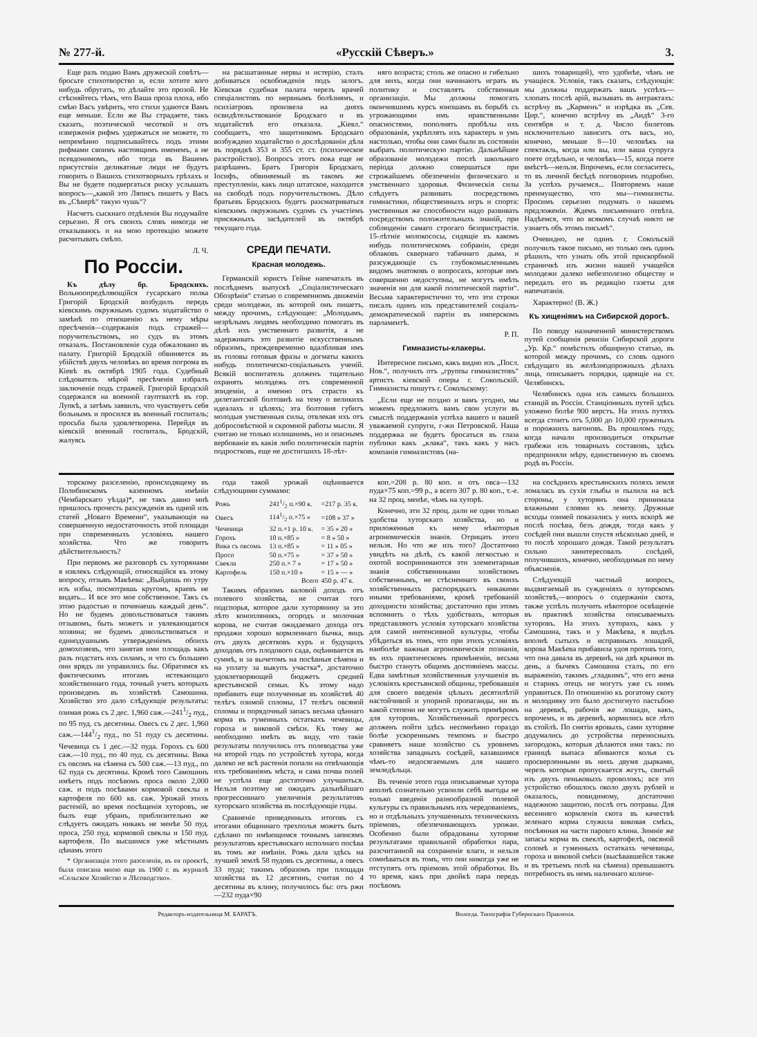№ 277-й. «Русскій Сѣверъ.» 3.
Еще разъ подаю Вамъ дружескій совѣтъ—бросьте стихотворство и, если хотите кого нибудь обругать, то дѣлайте это прозой. Не стѣсняйтесь тѣмъ, что Ваша проза плоха, ибо смѣю Васъ увѣрить, что стихи удаются Вамъ еще меньше. Если же Вы страдаете, такъ сказать, поэтической чесоткой и отъ изверженія рифмъ удержаться не можете, то непремѣнно подписывайтесь подъ этими рифмами своимъ настоящимъ именемъ, а не псевдонимомъ, ибо тогда въ Вашемъ присутствіи деликатные люди не будутъ говорить о Вашихъ стихотворныхъ грѣхахъ и Вы не будете подвергаться риску услышать вопросъ—„какой это Ляписъ пишетъ у Васъ въ „Сѣверѣ“ такую чушь“?
Насчетъ сыскнаго отдѣленія Вы подумайте серьезно. Я отъ своихъ словъ никогда не отказываюсь и на мою протекцію можете расчитывать смѣло.
Л. Ч.
По Россіи.
Къ дѣлу бр. Бродскихъ. Вольноопредѣляющійся гусарскаго полка Григорій Бродскій возбудилъ передъ кіевскимъ окружнымъ судомъ ходатайство о замѣнѣ по отношенію къ нему мѣры пресѣченія—содержанія подъ стражей—поручительствомъ, но судъ въ этомъ отказалъ. Постановленіе суда обжаловано въ палату. Григорій Бродскій обвиняется въ убійствѣ двухъ человѣкъ во время погрома въ Кіевѣ въ октябрѣ 1905 года. Судебный слѣдователь мѣрой пресѣченія избралъ заключеніе подъ стражей. Григорій Бродскій содержался на военной гауптвахтѣ въ гор. Лупкѣ, а затѣмъ заявилъ, что чувствуетъ себя больнымъ и просился въ военный госпиталь; просьба была удовлетворена. Перейдя въ кіевскій военный госпиталь, Бродскій, жалуясь
на расшатанные нервы и истерію, сталъ добиваться освобожденія подъ залогъ. Кіевская судебная палата черезъ врачей спеціалистовъ по нервнымъ болѣзнямъ, и психіатровъ произвела на дняхъ освидѣтельствованіе Бродскаго и въ ходатайствѣ его отказала. „Кіевл.“ сообщаетъ, что защитникомъ Бродскаго возбуждено ходатайство о дослѣдованіи дѣла въ порядкѣ 353 и 355 ст. ст. (психическое разстройство). Вопросъ этотъ пока еще не разрѣшенъ. Братъ Григорія Бродскаго, Іосифъ, обвиняемый въ такомъ же преступленіи, какъ лицо штатское, находится на свободѣ подъ поручительствомъ. Дѣло братьевъ Бродскихъ будетъ разсматриваться кіевскимъ окружнымъ судомъ съ участіемъ присяжныхъ засѣдателей въ октябрѣ текущаго года.
СРЕДИ ПЕЧАТИ.
Красная молодежь.
Германскій юристъ Гейне напечаталъ въ послѣднемъ выпускѣ „Соціалистическаго Обозрѣнія“ статью о современномъ движеніи среди молодежи, въ которой онъ пишетъ, между прочимъ, слѣдующее: „Молодымъ, незрѣлымъ людямъ необходимо помогать въ дѣлѣ ихъ умственнаго развитія, а не задерживать это развитіе искусственнымъ образомъ, преждевременно вдалбливая имъ въ головы готовыя фразы и догматы какихъ нибудь политическо-соціальныхъ ученій. Всякій воспитатель долженъ тщательно охранять молодежь отъ современной эпидеміи, а именно отъ страсти къ дилетантской болтовнѣ на тему о великихъ идеалахъ и цѣляхъ; эта болтовня губитъ молодыя умственныя силы, отвлекая ихъ отъ добросовѣстной и скромной работы мысли. Я считаю не только излишнимъ, но и опаснымъ вербованіе въ какія либо политическія партіи подростковъ, еще не достигшихъ 18-лѣт-
няго возраста; столь же опасно и гибельно для нихъ, когда они начинаютъ играть въ политику и составлять собственныя организаціи. Мы должны помогать окончившимъ курсъ юношамъ въ борьбѣ съ угрожающими имъ нравственными опасностями, пополнять пробѣлы ихъ образованія, укрѣплять ихъ характеръ и умъ настолько, чтобы они сами были въ состояніи выбрать политическую партію. Дальнѣйшее образованіе молодежи послѣ школьнаго періода должно совершаться при строжайшемъ обезпеченіи физическаго и умственнаго здоровья. Физическія силы слѣдуетъ развивать посредствомъ гимнастики, общественныхъ игръ и спорта: умственныя же способности надо развивать посредствомъ положительныхъ знаній, при соблюденіи самаго строгаго безпристрастія. 15-лѣтніе молокососы, сидящіе въ какомъ нибудь политическомъ собраніи, среди облаковъ сквернаго табачнаго дыма, и разсуждающіе съ глубокомысленнымъ видомъ знатоковъ о вопросахъ, которые имъ совершенно недоступны, не могутъ имѣть значенія ни для какой политической партіи“. Весьма характеристично то, что эти строки писалъ одинъ изъ представителей соціалъ-демократической партіи въ имперскомъ парламентѣ.
Р. П.
Гимназисты-клакеры.
Интересное письмо, какъ видно изъ „Посл. Нов.“, получилъ отъ „группы гимназистовъ“ артистъ кіевской оперы г. Сокольскій. Гимназисты пишутъ г. Сокольскому:
„Если еще не поздно и вамъ угодно, мы можемъ предложить вамъ свои услуги въ смыслѣ поддержанія успѣха вашего и вашей уважаемой супруги, г-жи Петровской. Наша поддержка не будетъ бросаться въ глаза публики какъ „клака“, такъ какъ у насъ компанія гимназистовъ (на-
шихъ товарищей), что удобнѣе, чѣмъ не учащіеся. Условія, такъ сказать, слѣдующія: мы должны поддержать вашъ успѣхъ—хлопать послѣ арій, вызывать въ антрактахъ: встрѣчу въ „Карменъ“ и изрѣдка въ „Сев. Цир.“, конечно встрѣчу въ „Аидѣ“ 3-го сентября и т. д. Число билетовъ исключительно зависитъ отъ васъ, но, конечно, меньше 8—10 человѣкъ на спектакль, когда или вы, или ваша супруга поете отдѣльно, и человѣкъ—15, когда поете вмѣстѣ—нельзя. Впрочемъ, если согласитесь, то въ личной бесѣдѣ поговоримъ подробно. За успѣхъ ручаемся... Повторяемъ наше преимущество, что мы—гимназисты. Просимъ серьезно подумать о нашемъ предложеніи. Ждемъ письменнаго отвѣта. Надѣемся, что во всякомъ случаѣ никто не узнаетъ объ этомъ письмѣ“.
Очевидно, не одинъ г. Сокольскій получилъ такое письмо, но только онъ одинъ рѣшилъ, что узнать объ этой прискорбной страничкѣ изъ жизни нашей учащейся молодежи далеко небезполезно обществу и передалъ его въ редакцію газеты для напечатанія.
Характерно! (В. Ж.)
Къ хищеніямъ на Сибирской дорогѣ.
По поводу назначенной министерствомъ путей сообщенія ревизіи Сибирской дороги „Ур. Кр.“ помѣстилъ обширную статью, въ которой между прочимъ, со словъ одного свѣдущаго въ желѣзнодорожныхъ дѣлахъ лица, описываетъ порядки, царящіе на ст. Челябинскъ.
Челябинскъ одна изъ самыхъ большихъ станцій въ Россіи. Станціонныхъ путей здѣсь уложено болѣе 900 верстъ. На этихъ путяхъ всегда стоитъ отъ 5,000 до 10,000 груженыхъ и порожнихъ вагоновъ. Въ прошломъ году, когда начали производиться открытые грабежи изъ товарныхъ составовъ, здѣсь предприняли мѣру, единственную въ своемъ родѣ въ Россіи.
торскому разселенію, происходящему въ Полибинскомъ казенномъ имѣніи (Чембарскаго уѣзда)*, не такъ давно мнѣ пришлось прочесть разсужденія въ одной изъ статей „Новаго Времени“, указывающія на совершенную недостаточность этой площади при современныхъ условіяхъ нашего хозяйства. Что же говоритъ дѣйствительность?
При первомъ же разговорѣ съ хуторянами я извлекъ слѣдующій, относящійся къ этому вопросу, отзывъ Макѣева: „Выйдешь по утру изъ избы, посмотришь кругомъ, краевъ не видать... И все это мое собственное. Такъ съ этою радостью и починаешь каждый день“. Но не будемъ довольствоваться такимъ отзывомъ, быть можетъ и увлекающагося хозяина; не будемъ довольствоваться и единодушнымъ утвержденіемъ обоихъ домохозяевъ, что занятая ими площадь какъ разъ подстать ихъ силамъ, и что съ большею они врядъ ли управились бы. Обратимся къ фактическимъ итогамъ истекающаго хозяйственнаго года, точный учетъ которыхъ произведенъ въ хозяйствѣ Самошина. Хозяйство это дало слѣдующіе результаты: озимая рожь съ 2 дес. 1,960 саж.—2411/2 пуд., по 95 пуд. съ десятины. Овесъ съ 2 дес. 1,960 саж.—1441/2 пуд., по 51 пуду съ десятины. Чечевица съ 1 дес.—32 пуда. Горохъ съ 600 саж.—10 пуд., по 40 пуд. съ десятины. Вика съ овсомъ на сѣмена съ 500 саж.—13 пуд., по 62 пуда съ десятины. Кромѣ того Самошинъ имѣетъ подъ посѣвомъ проса около 2,000 саж. и подъ посѣвами кормовой свеклы и картофеля по 600 кв. саж. Урожай этихъ растеній, во время посѣщенія хуторовъ, не былъ еще убранъ, приблизительно же слѣдуетъ ожидать никакъ не менѣе 50 пуд. проса, 250 пуд. кормовой свеклы и 150 пуд. картофеля. По высшимся уже мѣстнымъ цѣнамъ этого
* Организація этого разселенія, въ ея проектѣ, была описана мною еще въ 1900 г. въ журналѣ «Сельское Хозяйство и Лѣсоводство».
года такой урожай оцѣнивается слѣдующими суммами:
| Рожь | 2411/2 п.×90 к. | =217 р. 35 к. |
| Овесъ | 1141/2 п.×75 » | =108 » 37 » |
| Чечевица | 32 п.×1 р. 10 к. | = 35 » 20 » |
| Горохъ | 10 п.×85 » | = 8 » 50 » |
| Вика съ овсомъ | 13 п.×85 » | = 11 » 05 » |
| Просо | 50 п.×75 » | = 37 » 50 » |
| Свекла | 250 п.× 7 » | = 17 » 50 » |
| Картофель | 150 п.×10 » | = 15 » — » |
| Всего | | 450 р. 47 к. |
Такимъ образомъ валовой доходъ отъ полевого хозяйства, не считая того подспорья, которое дали хуторянину за это лѣто конопляникъ, огородъ и молочная корова, не считая ожидаемаго дохода отъ продажи хорошо кормленнаго бычка, яицъ отъ двухъ десятковъ куръ и будущихъ доходовъ отъ плодового сада, оцѣнивается въ суммѣ, и за вычетомъ на посѣвныя сѣмена и на уплату за выкупъ участка*, достаточно удовлетворяющей бюджетъ средней крестьянской семьи. Къ этому надо прибавить еще полученные въ хозяйствѣ 40 телѣгъ озимой соломы, 17 телѣгъ овсяной соломы и порядочный запасъ весьма цѣннаго корма въ гуменныхъ остаткахъ чечевицы, гороха и виковой смѣси. Къ тому же необходимо имѣть въ виду, что такіе результаты получились отъ полеводства уже на второй годъ по устройствѣ хутора, когда далеко не всѣ растенія попали на отвѣчающія ихъ требованіямъ мѣста, и сама почва полей не успѣла еще достаточно улучшиться. Нельзя поэтому не ожидать дальнѣйшаго прогрессивнаго увеличенія результатовъ хуторскаго хозяйства въ послѣдующіе годы.
Сравненіе приведенныхъ итоговъ съ итогами общиннаго трехполья можетъ быть сдѣлано по имѣющимся точнымъ записямъ результатовъ крестьянскаго исполнаго посѣва въ томъ же имѣніи. Рожь дала здѣсь на лучшей землѣ 58 пудовъ съ десятины, а овесъ 33 пуда; такимъ образомъ при площади хозяйства въ 12 десятинъ, считая по 4 десятины въ клину, получилось бы: отъ ржи—232 пуда×90
коп.=208 р. 80 коп. и отъ овса—132 пуда×75 коп.=99 р., а всего 307 р. 80 коп., т.-е. на 32 проц. менѣе, чѣмъ на хуторѣ.
Конечно, эти 32 проц. дали не одни только удобства хуторскаго хозяйства, но и приложенныя къ нему нѣкоторыя агрономическія знанія. Отрицать этого нельзя. Но что же изъ того? Достаточно увидѣть на дѣлѣ, съ какой легкостью и охотой воспринимаются эти элементарныя знанія собственниками хозяйствомъ собственнымъ, не стѣсненнаго въ своихъ хозяйственныхъ распорядкахъ никакими иными требованіями, кромѣ требованій доходности хозяйства; достаточно при этомъ вспомнить о тѣхъ удобствахъ, которыя представляютъ условія хуторскаго хозяйства для самой интенсивной культуры, чтобы убѣдиться въ томъ, что при этихъ условіяхъ наиболѣе важныя агрономическія познанія, въ ихъ практическомъ примѣненіи, весьма быстро станутъ общимъ достояніемъ массы. Едва замѣтныя хозяйственныя улучшенія въ условіяхъ крестьянской общины, требовавшія для своего введенія цѣлыхъ десятилѣтій настойчивой и упорной пропаганды, ни въ какой степени не могутъ служить примѣромъ для хуторовъ. Хозяйственный прогрессъ долженъ пойти здѣсь несомнѣнно гораздо болѣе ускореннымъ темпомъ и быстро сравняетъ наше хозяйство съ уровнемъ хозяйства западныхъ сосѣдей, казавшимся чѣмъ-то недосягаемымъ для нашего земледѣльца.
Въ теченіе этого года описываемые хутора вполнѣ сознательно усвоили себѣ выгоды не только введенія разнообразной полевой культуры съ правильнымъ ихъ чередованіемъ, но и отдѣльныхъ улучшенныхъ техническихъ пріемовъ, обезпечивающихъ урожаи. Особенно были обрадованы хуторяне результатами правильной обработки пара, разсчитанной на сохраненіе влаги, и нельзя сомнѣваться въ томъ, что они никогда уже не отступятъ отъ пріемовъ этой обработки. Въ то время, какъ при двойкѣ пара передъ посѣвомъ
на сосѣднихъ крестьянскихъ поляхъ земля ломалась въ сухія глыбы и пылила на всѣ стороны, у хуторянъ она принимала влажными слоями къ лемеху. Дружные всходы озимей показались у нихъ вскорѣ же послѣ посѣва, безъ дождя, тогда какъ у сосѣдей они вышли спустя нѣсколько дней, и то послѣ хорошаго дождя. Такой результатъ сильно заинтересовалъ сосѣдей, получившихъ, конечно, необходимыя по нему объясненія.
Слѣдующій частный вопросъ, выдвигаемый въ сужденіяхъ о хуторскомъ хозяйствѣ,—вопросъ о содержаніи скота, также успѣлъ получить нѣкоторое освѣщеніе въ практикѣ хозяйства описываемыхъ хуторовъ. На этихъ хуторахъ, какъ у Самошина, такъ и у Макѣева, я видѣлъ вполнѣ сытыхъ и исправныхъ лошадей, корова Макѣева прибавила удоя противъ того, что она давала въ деревнѣ, на двѣ крынки въ день, а бычекъ Самошина сталъ, по его выраженію, такимъ „гладкимъ“, что его жена и старикъ отецъ не могутъ уже съ нимъ управиться. По отношенію къ рогатому скоту и молодняку это было достигнуто пастьбою на деревкѣ, рабочія же лошади, какъ, впрочемъ, и въ деревнѣ, кормились все лѣто въ стойлѣ. По снятіи яровыхъ, сами хуторяне додумались до устройства переносныхъ загородокъ, которыя дѣлаются ими такъ: по границѣ выпаса вбиваются колья съ просверленными въ нихъ двумя дырками, черезъ которыя пропускается жгутъ, свитый изъ двухъ пеньковыхъ проволокъ; все это устройство обошлось около двухъ рублей и оказалось, повидимому, достаточно надежною защитою, послѣ отъ потравы. Для весенняго кормленія скота въ качествѣ зеленаго корма служила виковая смѣсь, посѣянная на части паровго клина. Зимніе же запасы корма въ свеклѣ, картофелѣ, овсяной соломѣ и гуменныхъ остаткахъ чечевицы, гороха и виковой смѣси (высѣвавшейся также и въ третьемъ полѣ на сѣмена) превышаютъ потребность въ немъ наличнаго количе-
Редакторъ-издательница М. БАРАТЪ. Вологда. Типографія Губернскаго Правленія.